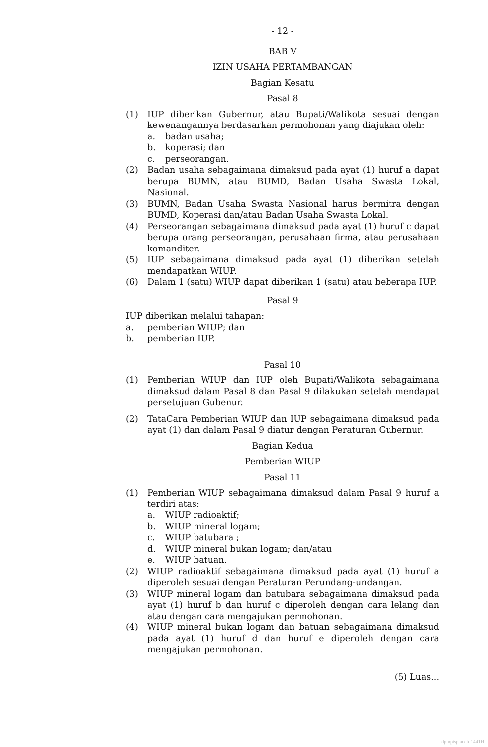- 12 -
BAB V
IZIN USAHA PERTAMBANGAN
Bagian Kesatu
Pasal 8
(1) IUP diberikan Gubernur, atau Bupati/Walikota sesuai dengan kewenangannya berdasarkan permohonan yang diajukan oleh:
a. badan usaha;
b. koperasi; dan
c. perseorangan.
(2) Badan usaha sebagaimana dimaksud pada ayat (1) huruf a dapat berupa BUMN, atau BUMD, Badan Usaha Swasta Lokal, Nasional.
(3) BUMN, Badan Usaha Swasta Nasional harus bermitra dengan BUMD, Koperasi dan/atau Badan Usaha Swasta Lokal.
(4) Perseorangan sebagaimana dimaksud pada ayat (1) huruf c dapat berupa orang perseorangan, perusahaan firma, atau perusahaan komanditer.
(5) IUP sebagaimana dimaksud pada ayat (1) diberikan setelah mendapatkan WIUP.
(6) Dalam 1 (satu) WIUP dapat diberikan 1 (satu) atau beberapa IUP.
Pasal 9
IUP diberikan melalui tahapan:
a. pemberian WIUP; dan
b. pemberian IUP.
Pasal 10
(1) Pemberian WIUP dan IUP oleh Bupati/Walikota sebagaimana dimaksud dalam Pasal 8 dan Pasal 9 dilakukan setelah mendapat persetujuan Gubenur.
(2) TataCara Pemberian WIUP dan IUP sebagaimana dimaksud pada ayat (1) dan dalam Pasal 9 diatur dengan Peraturan Gubernur.
Bagian Kedua
Pemberian WIUP
Pasal 11
(1) Pemberian WIUP sebagaimana dimaksud dalam Pasal 9 huruf a terdiri atas:
a. WIUP radioaktif;
b. WIUP mineral logam;
c. WIUP batubara ;
d. WIUP mineral bukan logam; dan/atau
e. WIUP batuan.
(2) WIUP radioaktif sebagaimana dimaksud pada ayat (1) huruf a diperoleh sesuai dengan Peraturan Perundang-undangan.
(3) WIUP mineral logam dan batubara sebagaimana dimaksud pada ayat (1) huruf b dan huruf c diperoleh dengan cara lelang dan atau dengan cara mengajukan permohonan.
(4) WIUP mineral bukan logam dan batuan sebagaimana dimaksud pada ayat (1) huruf d dan huruf e diperoleh dengan cara mengajukan permohonan.
(5) Luas...
dpmptsp aceh-1441H